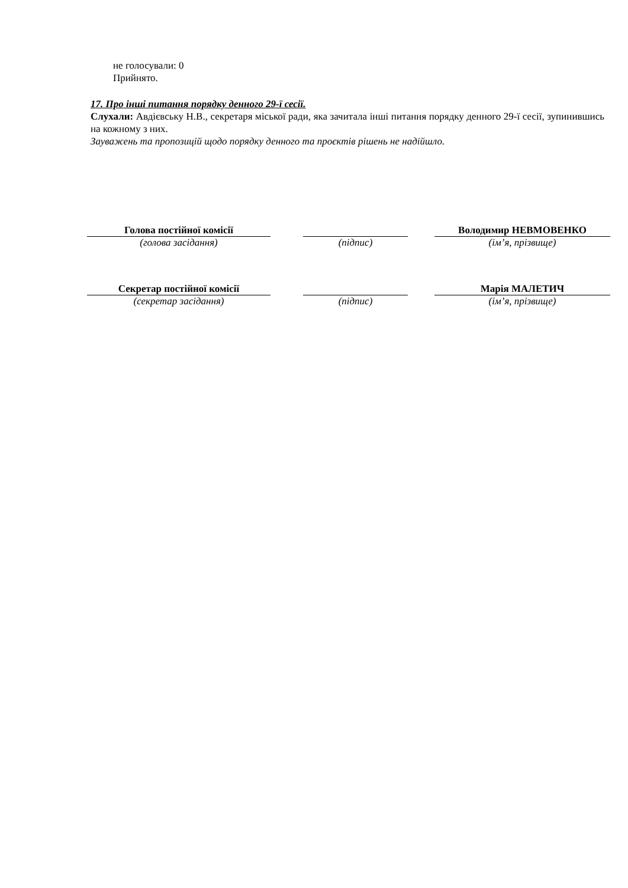не голосували: 0
Прийнято.
17. Про інші питання порядку денного 29-ї сесії.
Слухали: Авдієвську Н.В., секретаря міської ради, яка зачитала інші питання порядку денного 29-ї сесії, зупинившись на кожному з них.
Зауважень та пропозицій щодо порядку денного та проєктів рішень не надійшло.
| Голова постійної комісії | | | | Володимир НЕВМОВЕНКО |
| (голова засідання) | | (підпис) | | (ім’я, прізвище) |
| Секретар постійної комісії | | | | Марія МАЛЕТИЧ |
| (секретар засідання) | | (підпис) | | (ім’я, прізвище) |